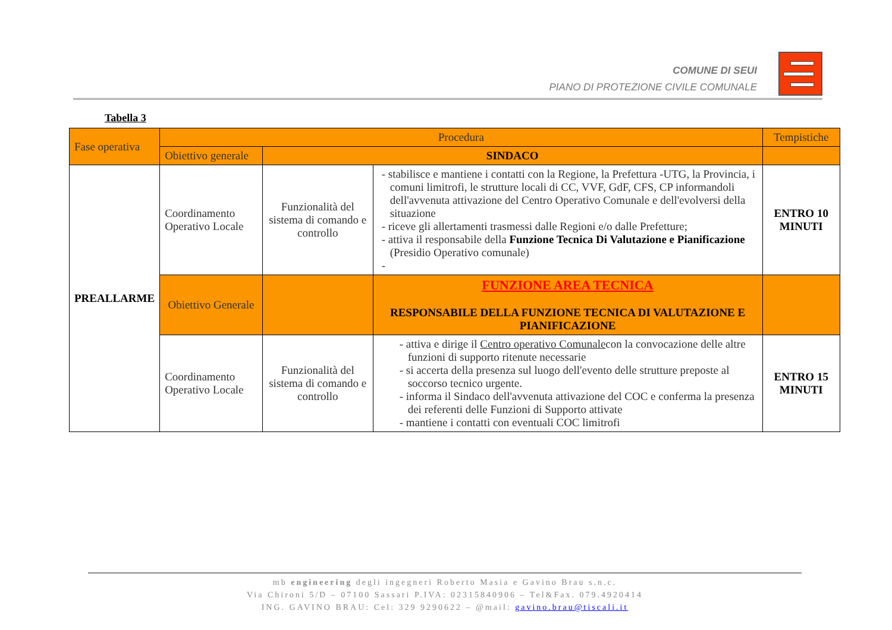COMUNE DI SEUI
PIANO DI PROTEZIONE CIVILE COMUNALE
Tabella 3
| Fase operativa | Procedura | | | Tempistiche |
| --- | --- | --- | --- | --- |
| | Obiettivo generale | SINDACO | | |
| PREALLARME | Coordinamento Operativo Locale | Funzionalità del sistema di comando e controllo | - stabilisce e mantiene i contatti con la Regione, la Prefettura -UTG, la Provincia, i comuni limitrofi, le strutture locali di CC, VVF, GdF, CFS, CP informandoli dell'avvenuta attivazione del Centro Operativo Comunale e dell'evolversi della situazione - riceve gli allertamenti trasmessi dalle Regioni e/o dalle Prefetture; - attiva il responsabile della Funzione Tecnica Di Valutazione e Pianificazione (Presidio Operativo comunale) - | ENTRO 10 MINUTI |
| | Obiettivo Generale | | FUNZIONE AREA TECNICA RESPONSABILE DELLA FUNZIONE TECNICA DI VALUTAZIONE E PIANIFICAZIONE | |
| | Coordinamento Operativo Locale | Funzionalità del sistema di comando e controllo | - attiva e dirige il Centro operativo Comunale con la convocazione delle altre funzioni di supporto ritenute necessarie - si accerta della presenza sul luogo dell'evento delle strutture preposte al soccorso tecnico urgente. - informa il Sindaco dell'avvenuta attivazione del COC e conferma la presenza dei referenti delle Funzioni di Supporto attivate - mantiene i contatti con eventuali COC limitrofi | ENTRO 15 MINUTI |
mb engineering degli ingegneri Roberto Masia e Gavino Brau s.n.c.
Via Chironi 5/D – 07100 Sassari P.IVA: 02315840906 – Tel&Fax. 079.4920414
ING. GAVINO BRAU: Cel: 329 9290622 – @mail: gavino.brau@tiscali.it